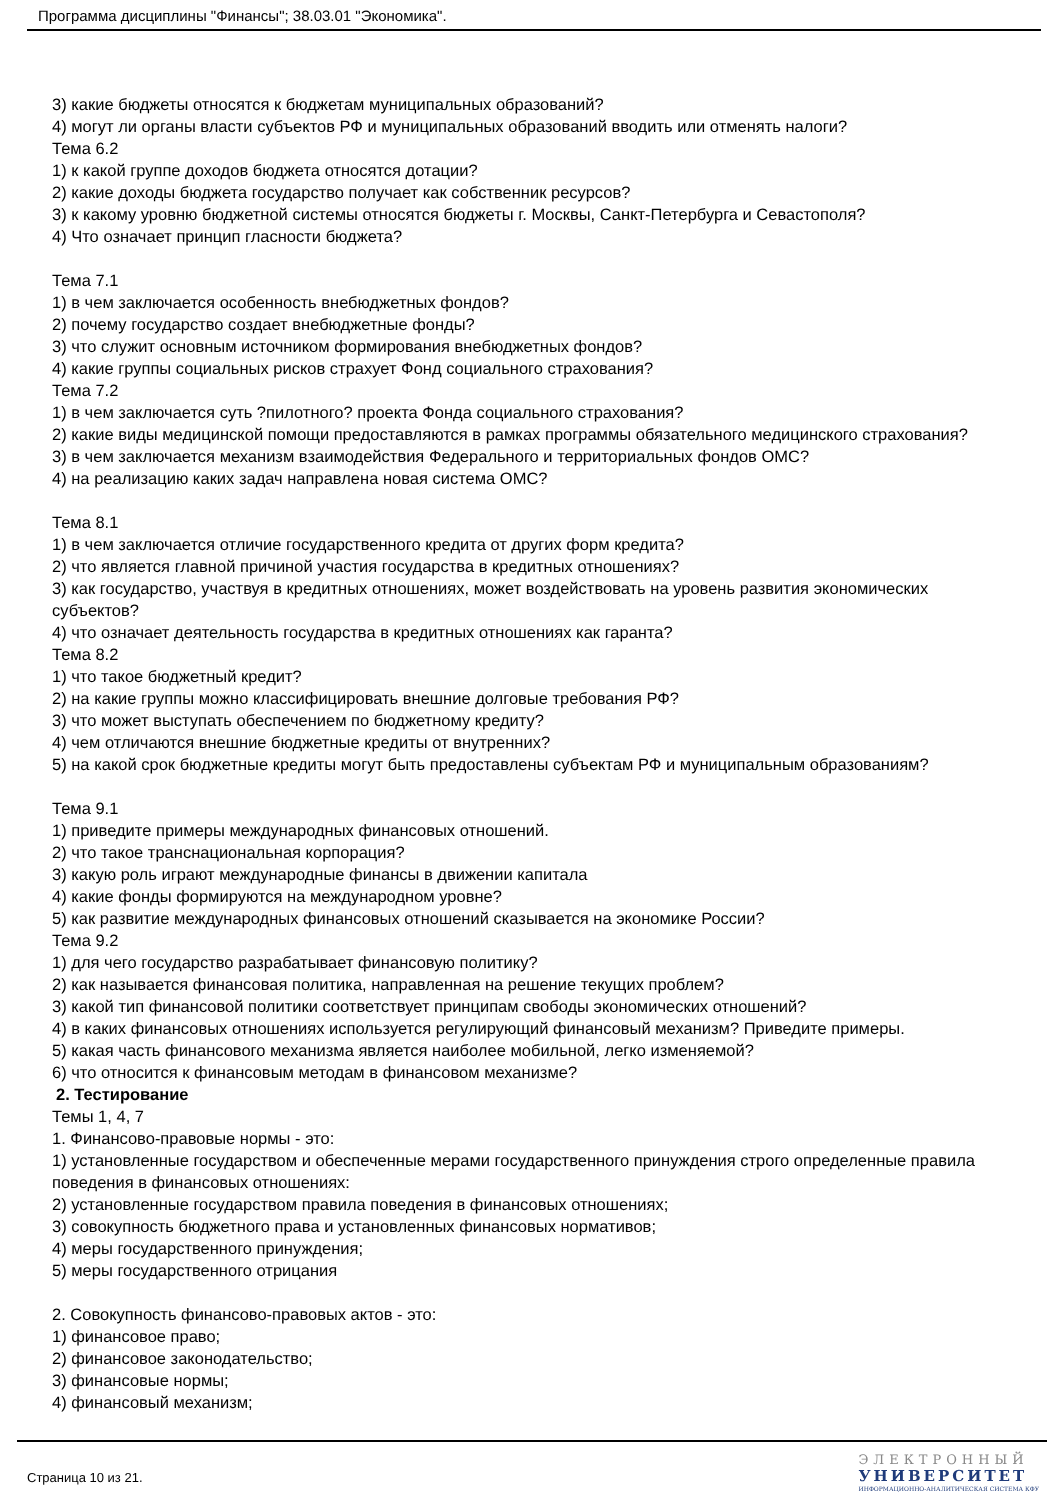Программа дисциплины "Финансы"; 38.03.01 "Экономика".
3) какие бюджеты относятся к бюджетам муниципальных образований?
4) могут ли органы власти субъектов РФ и муниципальных образований вводить или отменять налоги?
Тема 6.2
1) к какой группе доходов бюджета относятся дотации?
2) какие доходы бюджета государство получает как собственник ресурсов?
3) к какому уровню бюджетной системы относятся бюджеты г. Москвы, Санкт-Петербурга и Севастополя?
4) Что означает принцип гласности бюджета?
Тема 7.1
1) в чем заключается особенность внебюджетных фондов?
2) почему государство создает внебюджетные фонды?
3) что служит основным источником формирования внебюджетных фондов?
4) какие группы социальных рисков страхует Фонд социального страхования?
Тема 7.2
1) в чем заключается суть ?пилотного? проекта Фонда социального страхования?
2) какие виды медицинской помощи предоставляются в рамках программы обязательного медицинского страхования?
3) в чем заключается механизм взаимодействия Федерального и территориальных фондов ОМС?
4) на реализацию каких задач направлена новая система ОМС?
Тема 8.1
1) в чем заключается отличие государственного кредита от других форм кредита?
2) что является главной причиной участия государства в кредитных отношениях?
3) как государство, участвуя в кредитных отношениях, может воздействовать на уровень развития экономических субъектов?
4) что означает деятельность государства в кредитных отношениях как гаранта?
Тема 8.2
1) что такое бюджетный кредит?
2) на какие группы можно классифицировать внешние долговые требования РФ?
3) что может выступать обеспечением по бюджетному кредиту?
4) чем отличаются внешние бюджетные кредиты от внутренних?
5) на какой срок бюджетные кредиты могут быть предоставлены субъектам РФ и муниципальным образованиям?
Тема 9.1
1) приведите примеры международных финансовых отношений.
2) что такое транснациональная корпорация?
3) какую роль играют международные финансы в движении капитала
4) какие фонды формируются на международном уровне?
5) как развитие международных финансовых отношений сказывается на экономике России?
Тема 9.2
1) для чего государство разрабатывает финансовую политику?
2) как называется финансовая политика, направленная на решение текущих проблем?
3) какой тип финансовой политики соответствует принципам свободы экономических отношений?
4) в каких финансовых отношениях используется регулирующий финансовый механизм? Приведите примеры.
5) какая часть финансового механизма является наиболее мобильной, легко изменяемой?
6) что относится к финансовым методам в финансовом механизме?
2. Тестирование
Темы 1, 4, 7
1. Финансово-правовые нормы - это:
1) установленные государством и обеспеченные мерами государственного принуждения строго определенные правила поведения в финансовых отношениях:
2) установленные государством правила поведения в финансовых отношениях;
3) совокупность бюджетного права и установленных финансовых нормативов;
4) меры государственного принуждения;
5) меры государственного отрицания
2. Совокупность финансово-правовых актов - это:
1) финансовое право;
2) финансовое законодательство;
3) финансовые нормы;
4) финансовый механизм;
Страница 10 из 21.
ЭЛЕКТРОННЫЙ
УНИВЕРСИТЕТ
ИНФОРМАЦИОННО-АНАЛИТИЧЕСКАЯ СИСТЕМА КФУ